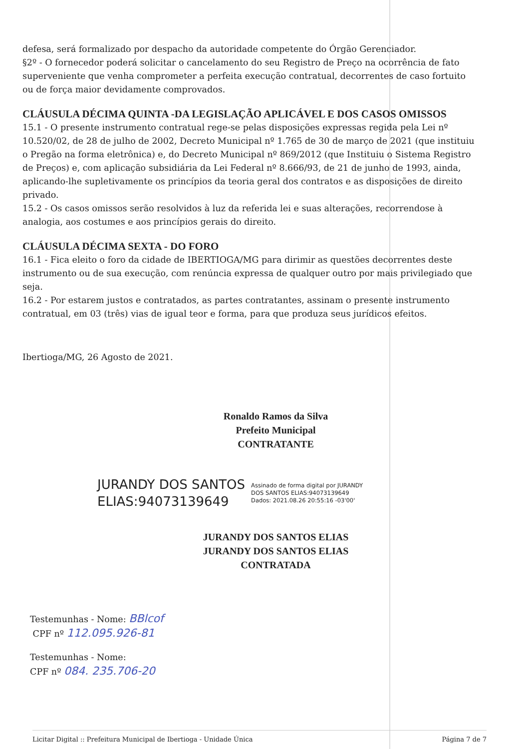defesa, será formalizado por despacho da autoridade competente do Órgão Gerenciador.
§2º - O fornecedor poderá solicitar o cancelamento do seu Registro de Preço na ocorrência de fato superveniente que venha comprometer a perfeita execução contratual, decorrentes de caso fortuito ou de força maior devidamente comprovados.
CLÁUSULA DÉCIMA QUINTA -DA LEGISLAÇÃO APLICÁVEL E DOS CASOS OMISSOS
15.1 - O presente instrumento contratual rege-se pelas disposições expressas regida pela Lei nº 10.520/02, de 28 de julho de 2002, Decreto Municipal nº 1.765 de 30 de março de 2021 (que instituiu o Pregão na forma eletrônica) e, do Decreto Municipal nº 869/2012 (que Instituiu o Sistema Registro de Preços) e, com aplicação subsidiária da Lei Federal nº 8.666/93, de 21 de junho de 1993, ainda, aplicando-lhe supletivamente os princípios da teoria geral dos contratos e as disposições de direito privado.
15.2 - Os casos omissos serão resolvidos à luz da referida lei e suas alterações, recorrendose à analogia, aos costumes e aos princípios gerais do direito.
CLÁUSULA DÉCIMA SEXTA - DO FORO
16.1 - Fica eleito o foro da cidade de IBERTIOGA/MG para dirimir as questões decorrentes deste instrumento ou de sua execução, com renúncia expressa de qualquer outro por mais privilegiado que seja.
16.2 - Por estarem justos e contratados, as partes contratantes, assinam o presente instrumento contratual, em 03 (três) vias de igual teor e forma, para que produza seus jurídicos efeitos.
Ibertioga/MG, 26 Agosto de 2021.
Ronaldo Ramos da Silva
Prefeito Municipal
CONTRATANTE
JURANDY DOS SANTOS
ELIAS:94073139649
Assinado de forma digital por JURANDY
DOS SANTOS ELIAS:94073139649
Dados: 2021.08.26 20:55:16 -03'00'
JURANDY DOS SANTOS ELIAS
JURANDY DOS SANTOS ELIAS
CONTRATADA
Testemunhas - Nome: BBlcof
CPF nº 112.095.926-81
Testemunhas - Nome:
CPF nº 084. 235.706-20
Licitar Digital :: Prefeitura Municipal de Ibertioga - Unidade Única Página 7 de 7